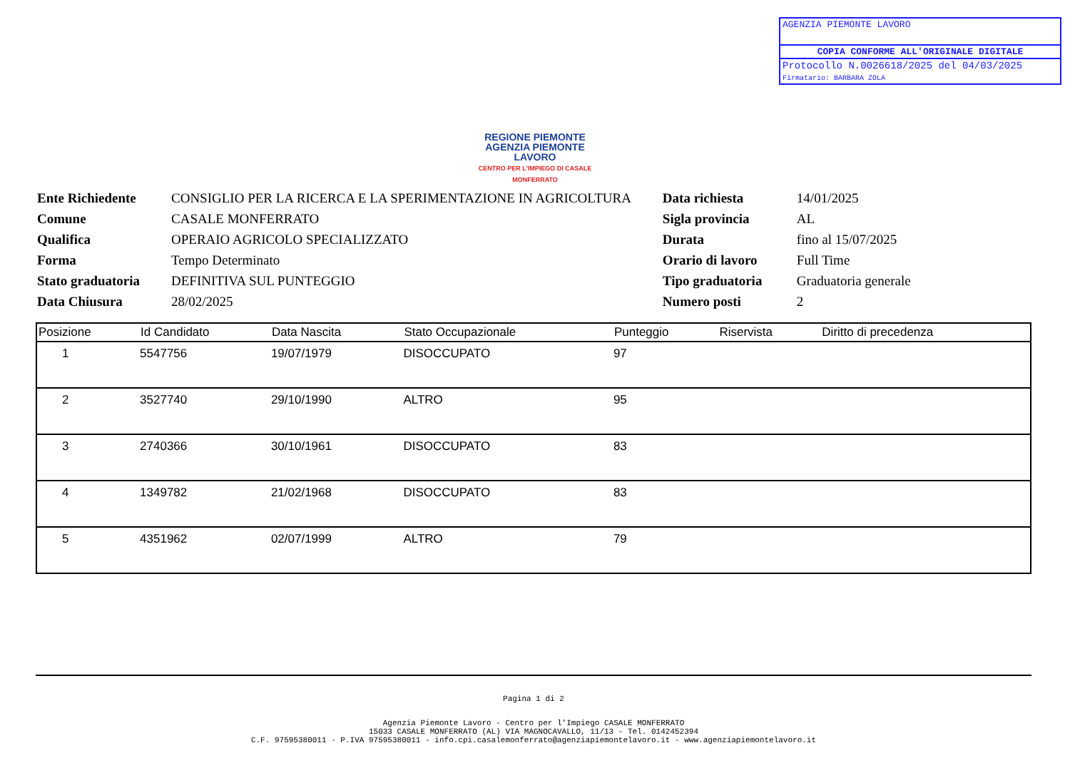AGENZIA PIEMONTE LAVORO
COPIA CONFORME ALL'ORIGINALE DIGITALE
Protocollo N.0026618/2025 del 04/03/2025
Firmatario: BARBARA ZOLA
REGIONE PIEMONTE
AGENZIA PIEMONTE LAVORO
CENTRO PER L'IMPIEGO DI CASALE MONFERRATO
| Ente Richiedente | CONSIGLIO PER LA RICERCA E LA SPERIMENTAZIONE IN AGRICOLTURA |
| Comune | CASALE MONFERRATO |
| Qualifica | OPERAIO AGRICOLO SPECIALIZZATO |
| Forma | Tempo Determinato |
| Stato graduatoria | DEFINITIVA SUL PUNTEGGIO |
| Data Chiusura | 28/02/2025 |
| Data richiesta | 14/01/2025 |
| Sigla provincia | AL |
| Durata | fino al 15/07/2025 |
| Orario di lavoro | Full Time |
| Tipo graduatoria | Graduatoria generale |
| Numero posti | 2 |
| Posizione | Id Candidato | Data Nascita | Stato Occupazionale | Punteggio | Riservista | Diritto di precedenza |
| --- | --- | --- | --- | --- | --- | --- |
| 1 | 5547756 | 19/07/1979 | DISOCCUPATO | 97 | | |
| 2 | 3527740 | 29/10/1990 | ALTRO | 95 | | |
| 3 | 2740366 | 30/10/1961 | DISOCCUPATO | 83 | | |
| 4 | 1349782 | 21/02/1968 | DISOCCUPATO | 83 | | |
| 5 | 4351962 | 02/07/1999 | ALTRO | 79 | | |
Pagina 1 di 2
Agenzia Piemonte Lavoro - Centro per l'Impiego CASALE MONFERRATO
15033 CASALE MONFERRATO (AL) VIA MAGNOCAVALLO, 11/13 - Tel. 0142452394
C.F. 97595380011 - P.IVA 97595380011 - info.cpi.casalemonferrato@agenziapiemontelavoro.it - www.agenziapiemontelavoro.it